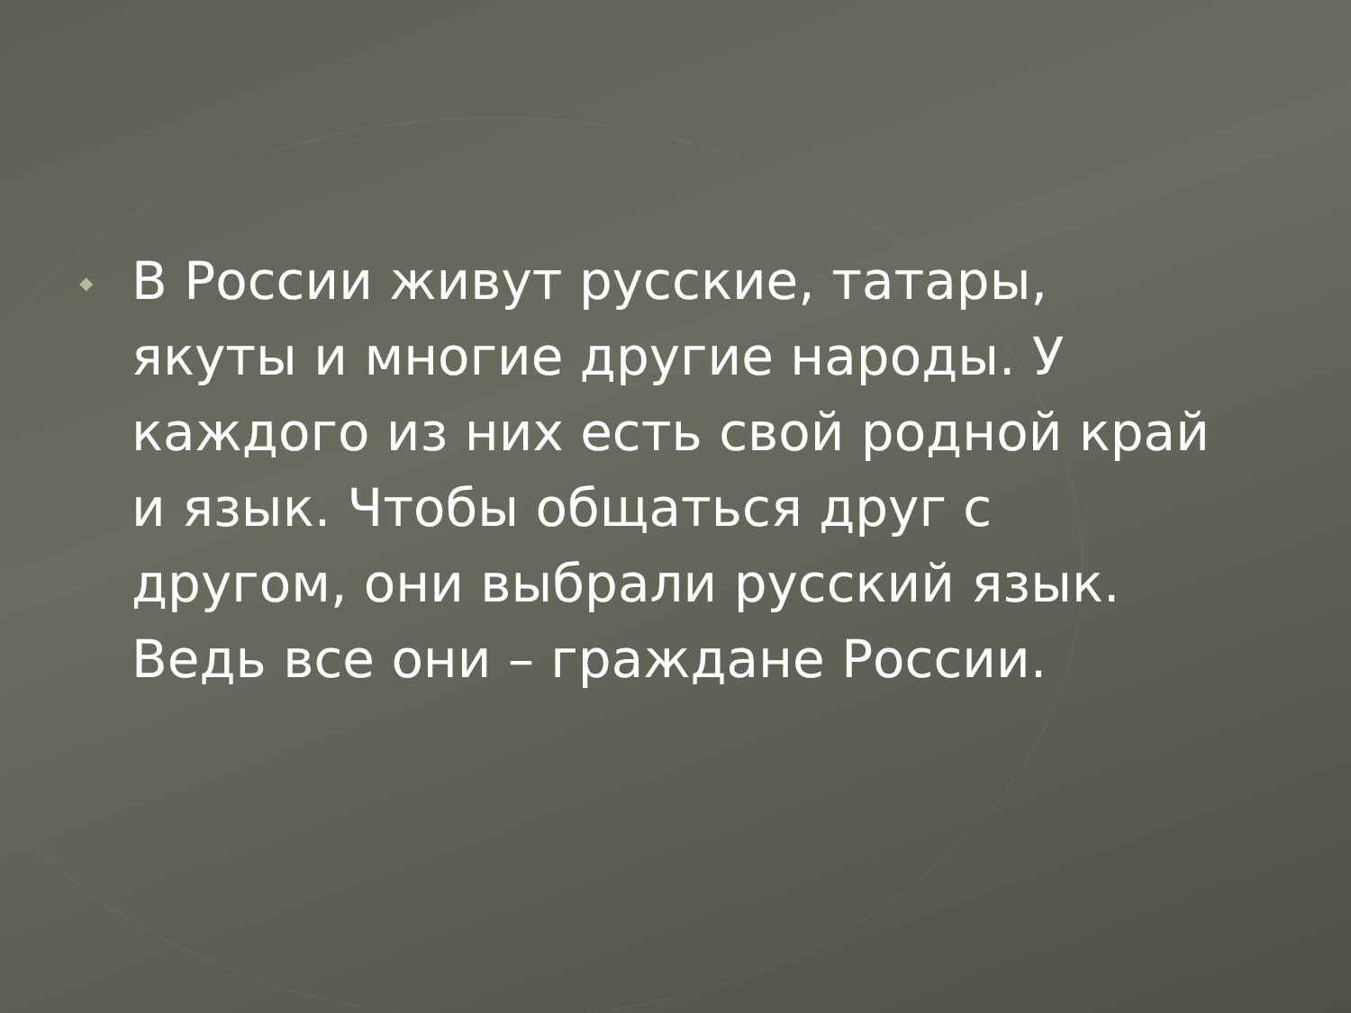◆
В России живут русские, татары, якуты и многие другие народы. У каждого из них есть свой родной край и язык. Чтобы общаться друг с другом, они выбрали русский язык. Ведь все они – граждане России.